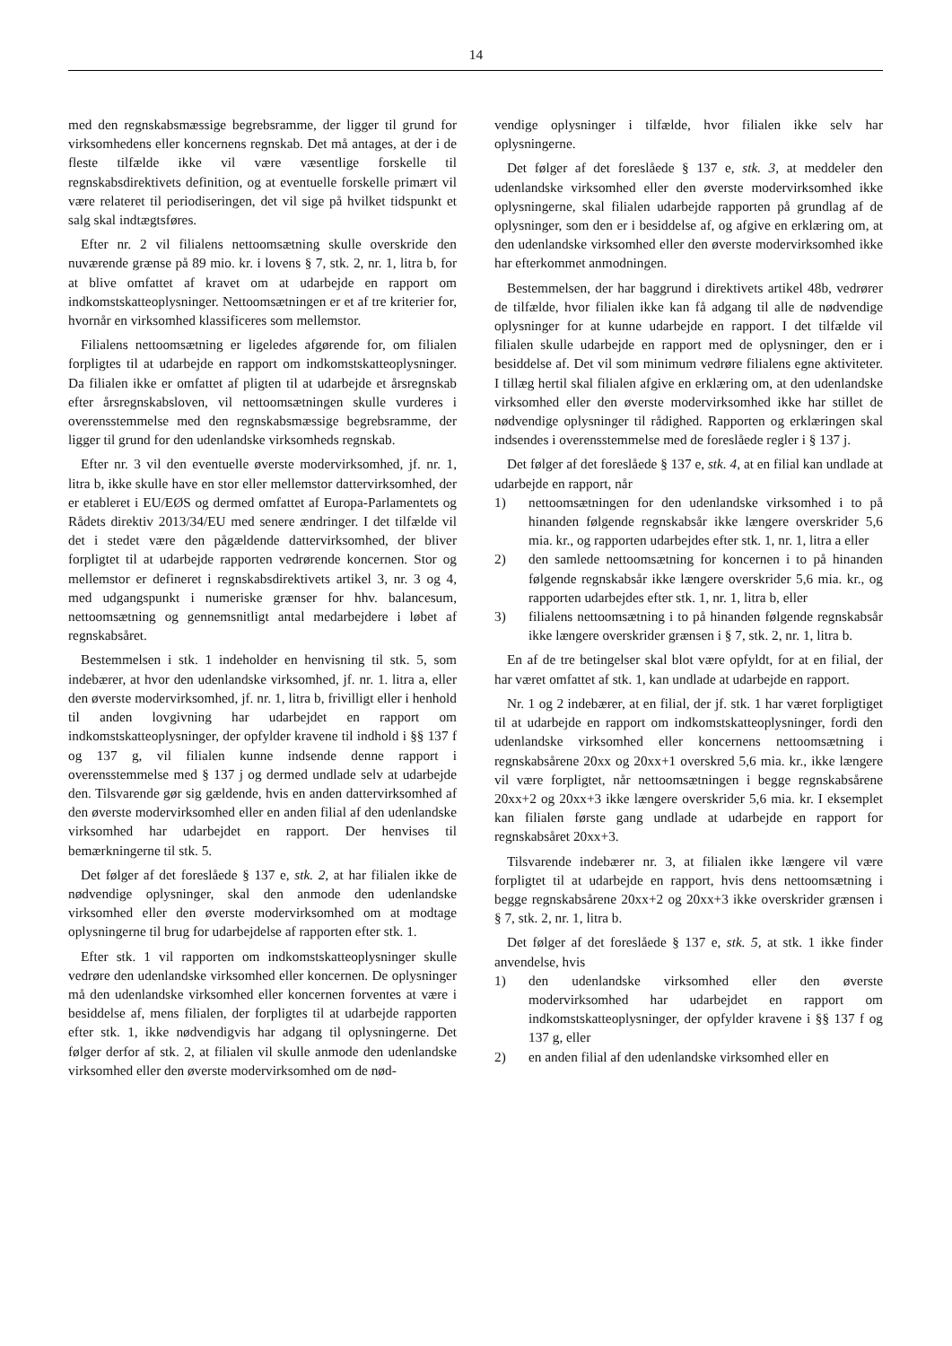14
med den regnskabsmæssige begrebsramme, der ligger til grund for virksomhedens eller koncernens regnskab. Det må antages, at der i de fleste tilfælde ikke vil være væsentlige forskelle til regnskabsdirektivets definition, og at eventuelle forskelle primært vil være relateret til periodiseringen, det vil sige på hvilket tidspunkt et salg skal indtægtsføres.
Efter nr. 2 vil filialens nettoomsætning skulle overskride den nuværende grænse på 89 mio. kr. i lovens § 7, stk. 2, nr. 1, litra b, for at blive omfattet af kravet om at udarbejde en rapport om indkomstskatteoplysninger. Nettoomsætningen er et af tre kriterier for, hvornår en virksomhed klassificeres som mellemstor.
Filialens nettoomsætning er ligeledes afgørende for, om filialen forpligtes til at udarbejde en rapport om indkomstskatteoplysninger. Da filialen ikke er omfattet af pligten til at udarbejde et årsregnskab efter årsregnskabsloven, vil nettoomsætningen skulle vurderes i overensstemmelse med den regnskabsmæssige begrebsramme, der ligger til grund for den udenlandske virksomheds regnskab.
Efter nr. 3 vil den eventuelle øverste modervirksomhed, jf. nr. 1, litra b, ikke skulle have en stor eller mellemstor dattervirksomhed, der er etableret i EU/EØS og dermed omfattet af Europa-Parlamentets og Rådets direktiv 2013/34/EU med senere ændringer. I det tilfælde vil det i stedet være den pågældende dattervirksomhed, der bliver forpligtet til at udarbejde rapporten vedrørende koncernen. Stor og mellemstor er defineret i regnskabsdirektivets artikel 3, nr. 3 og 4, med udgangspunkt i numeriske grænser for hhv. balancesum, nettoomsætning og gennemsnitligt antal medarbejdere i løbet af regnskabsåret.
Bestemmelsen i stk. 1 indeholder en henvisning til stk. 5, som indebærer, at hvor den udenlandske virksomhed, jf. nr. 1. litra a, eller den øverste modervirksomhed, jf. nr. 1, litra b, frivilligt eller i henhold til anden lovgivning har udarbejdet en rapport om indkomstskatteoplysninger, der opfylder kravene til indhold i §§ 137 f og 137 g, vil filialen kunne indsende denne rapport i overensstemmelse med § 137 j og dermed undlade selv at udarbejde den. Tilsvarende gør sig gældende, hvis en anden dattervirksomhed af den øverste modervirksomhed eller en anden filial af den udenlandske virksomhed har udarbejdet en rapport. Der henvises til bemærkningerne til stk. 5.
Det følger af det foreslåede § 137 e, stk. 2, at har filialen ikke de nødvendige oplysninger, skal den anmode den udenlandske virksomhed eller den øverste modervirksomhed om at modtage oplysningerne til brug for udarbejdelse af rapporten efter stk. 1.
Efter stk. 1 vil rapporten om indkomstskatteoplysninger skulle vedrøre den udenlandske virksomhed eller koncernen. De oplysninger må den udenlandske virksomhed eller koncernen forventes at være i besiddelse af, mens filialen, der forpligtes til at udarbejde rapporten efter stk. 1, ikke nødvendigvis har adgang til oplysningerne. Det følger derfor af stk. 2, at filialen vil skulle anmode den udenlandske virksomhed eller den øverste modervirksomhed om de nød-
vendige oplysninger i tilfælde, hvor filialen ikke selv har oplysningerne.
Det følger af det foreslåede § 137 e, stk. 3, at meddeler den udenlandske virksomhed eller den øverste modervirksomhed ikke oplysningerne, skal filialen udarbejde rapporten på grundlag af de oplysninger, som den er i besiddelse af, og afgive en erklæring om, at den udenlandske virksomhed eller den øverste modervirksomhed ikke har efterkommet anmodningen.
Bestemmelsen, der har baggrund i direktivets artikel 48b, vedrører de tilfælde, hvor filialen ikke kan få adgang til alle de nødvendige oplysninger for at kunne udarbejde en rapport. I det tilfælde vil filialen skulle udarbejde en rapport med de oplysninger, den er i besiddelse af. Det vil som minimum vedrøre filialens egne aktiviteter. I tillæg hertil skal filialen afgive en erklæring om, at den udenlandske virksomhed eller den øverste modervirksomhed ikke har stillet de nødvendige oplysninger til rådighed. Rapporten og erklæringen skal indsendes i overensstemmelse med de foreslåede regler i § 137 j.
Det følger af det foreslåede § 137 e, stk. 4, at en filial kan undlade at udarbejde en rapport, når
1) nettoomsætningen for den udenlandske virksomhed i to på hinanden følgende regnskabsår ikke længere overskrider 5,6 mia. kr., og rapporten udarbejdes efter stk. 1, nr. 1, litra a eller
2) den samlede nettoomsætning for koncernen i to på hinanden følgende regnskabsår ikke længere overskrider 5,6 mia. kr., og rapporten udarbejdes efter stk. 1, nr. 1, litra b, eller
3) filialens nettoomsætning i to på hinanden følgende regnskabsår ikke længere overskrider grænsen i § 7, stk. 2, nr. 1, litra b.
En af de tre betingelser skal blot være opfyldt, for at en filial, der har været omfattet af stk. 1, kan undlade at udarbejde en rapport.
Nr. 1 og 2 indebærer, at en filial, der jf. stk. 1 har været forpligtiget til at udarbejde en rapport om indkomstskatteoplysninger, fordi den udenlandske virksomhed eller koncernens nettoomsætning i regnskabsårene 20xx og 20xx+1 overskred 5,6 mia. kr., ikke længere vil være forpligtet, når nettoomsætningen i begge regnskabsårene 20xx+2 og 20xx+3 ikke længere overskrider 5,6 mia. kr. I eksemplet kan filialen første gang undlade at udarbejde en rapport for regnskabsåret 20xx+3.
Tilsvarende indebærer nr. 3, at filialen ikke længere vil være forpligtet til at udarbejde en rapport, hvis dens nettoomsætning i begge regnskabsårene 20xx+2 og 20xx+3 ikke overskrider grænsen i § 7, stk. 2, nr. 1, litra b.
Det følger af det foreslåede § 137 e, stk. 5, at stk. 1 ikke finder anvendelse, hvis
1) den udenlandske virksomhed eller den øverste modervirksomhed har udarbejdet en rapport om indkomstskatteoplysninger, der opfylder kravene i §§ 137 f og 137 g, eller
2) en anden filial af den udenlandske virksomhed eller en